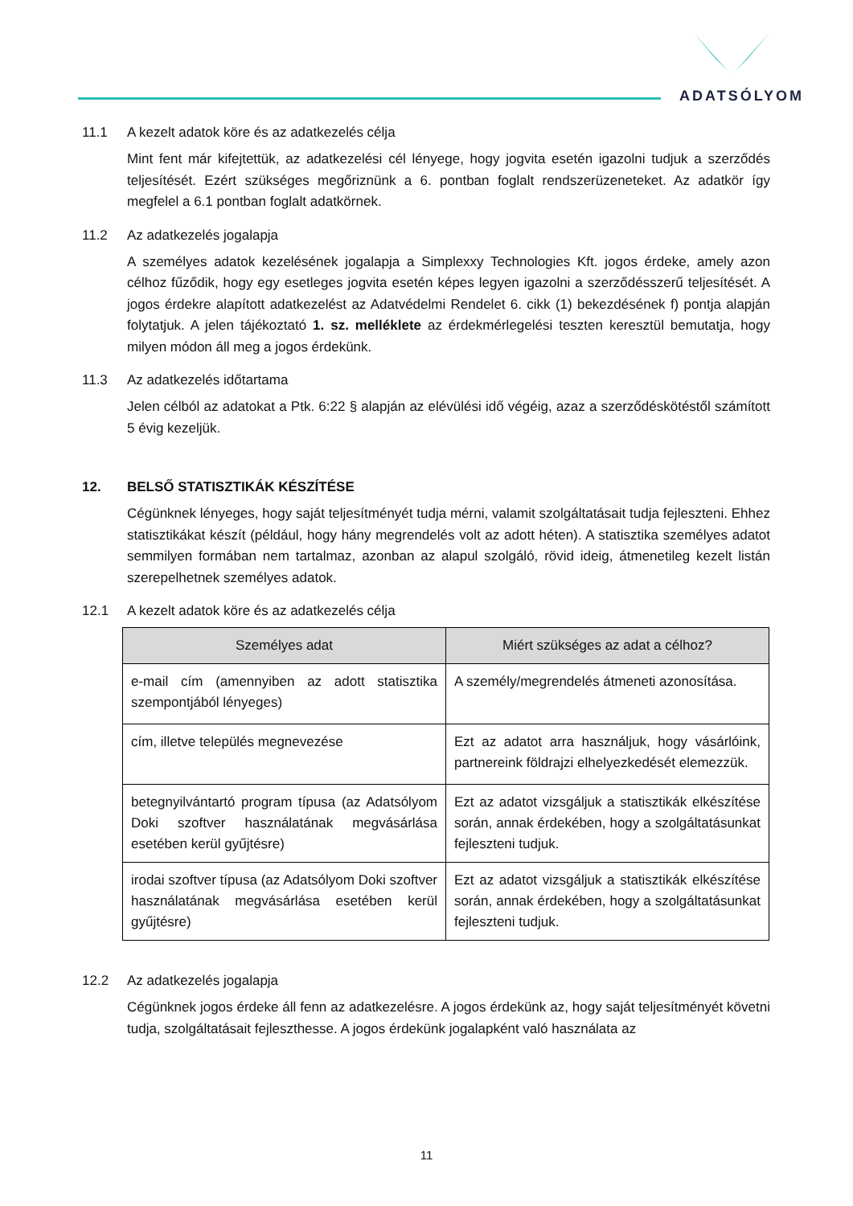ADATSÓLYOM
11.1 A kezelt adatok köre és az adatkezelés célja
Mint fent már kifejtettük, az adatkezelési cél lényege, hogy jogvita esetén igazolni tudjuk a szerződés teljesítését. Ezért szükséges megőriznünk a 6. pontban foglalt rendszerüzeneteket. Az adatkör így megfelel a 6.1 pontban foglalt adatkörnek.
11.2 Az adatkezelés jogalapja
A személyes adatok kezelésének jogalapja a Simplexxy Technologies Kft. jogos érdeke, amely azon célhoz fűződik, hogy egy esetleges jogvita esetén képes legyen igazolni a szerződésszerű teljesítését. A jogos érdekre alapított adatkezelést az Adatvédelmi Rendelet 6. cikk (1) bekezdésének f) pontja alapján folytatjuk. A jelen tájékoztató 1. sz. melléklete az érdekmérlegelési teszten keresztül bemutatja, hogy milyen módon áll meg a jogos érdekünk.
11.3 Az adatkezelés időtartama
Jelen célból az adatokat a Ptk. 6:22 § alapján az elévülési idő végéig, azaz a szerződéskötéstől számított 5 évig kezeljük.
12. BELSŐ STATISZTIKÁK KÉSZÍTÉSE
Cégünknek lényeges, hogy saját teljesítményét tudja mérni, valamit szolgáltatásait tudja fejleszteni. Ehhez statisztikákat készít (például, hogy hány megrendelés volt az adott héten). A statisztika személyes adatot semmilyen formában nem tartalmaz, azonban az alapul szolgáló, rövid ideig, átmenetileg kezelt listán szerepelhetnek személyes adatok.
12.1 A kezelt adatok köre és az adatkezelés célja
| Személyes adat | Miért szükséges az adat a célhoz? |
| --- | --- |
| e-mail cím (amennyiben az adott statisztika szempontjából lényeges) | A személy/megrendelés átmeneti azonosítása. |
| cím, illetve település megnevezése | Ezt az adatot arra használjuk, hogy vásárlóink, partnereink földrajzi elhelyezkedését elemezzük. |
| betegnyilvántartó program típusa (az Adatsólyom Doki szoftver használatának megvásárlása esetében kerül gyűjtésre) | Ezt az adatot vizsgáljuk a statisztikák elkészítése során, annak érdekében, hogy a szolgáltatásunkat fejleszteni tudjuk. |
| irodai szoftver típusa (az Adatsólyom Doki szoftver használatának megvásárlása esetében kerül gyűjtésre) | Ezt az adatot vizsgáljuk a statisztikák elkészítése során, annak érdekében, hogy a szolgáltatásunkat fejleszteni tudjuk. |
12.2 Az adatkezelés jogalapja
Cégünknek jogos érdeke áll fenn az adatkezelésre. A jogos érdekünk az, hogy saját teljesítményét követni tudja, szolgáltatásait fejleszthesse. A jogos érdekünk jogalapként való használata az
11